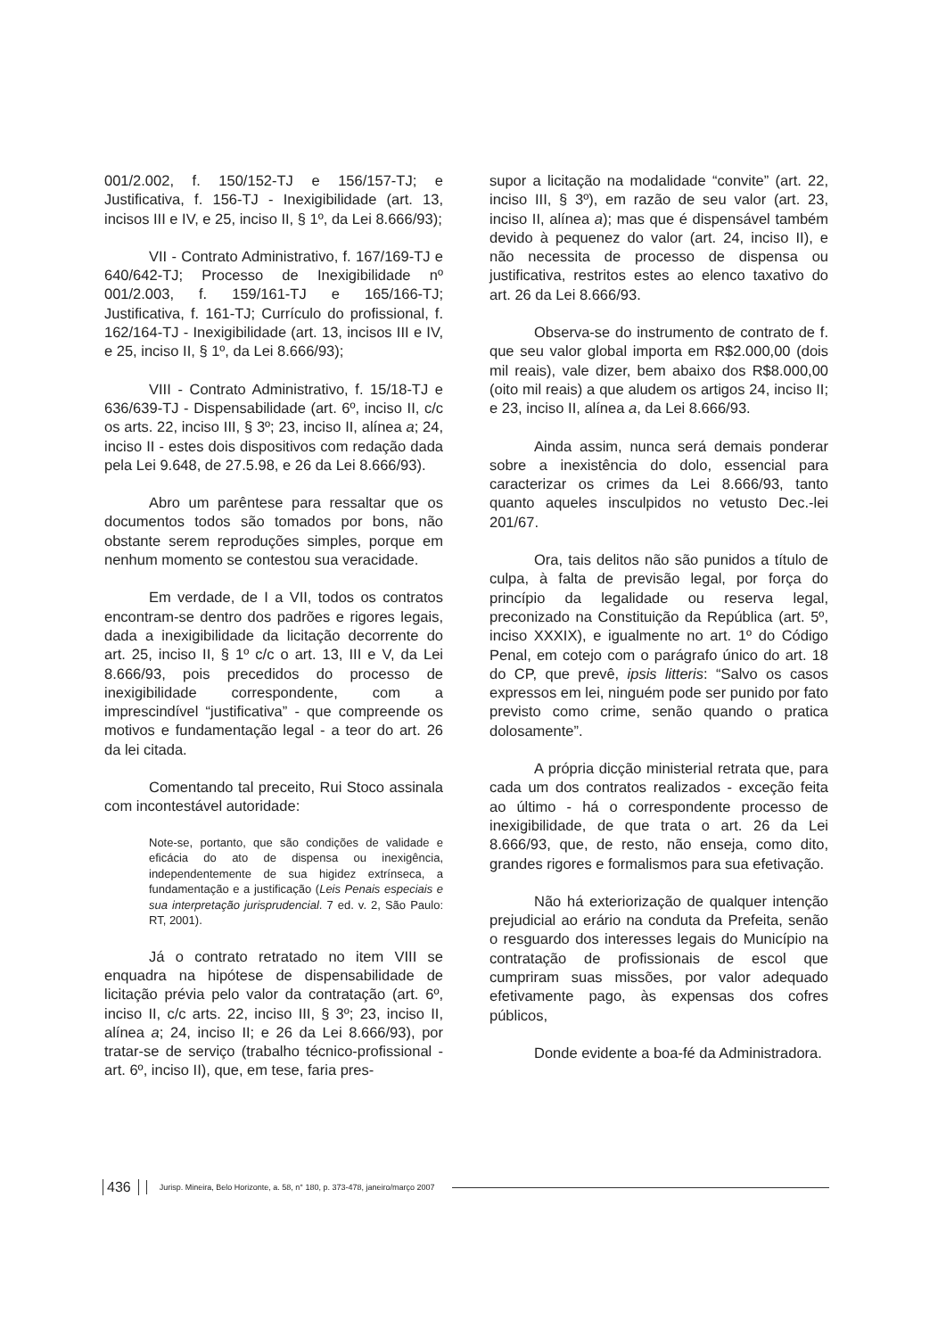001/2.002, f. 150/152-TJ e 156/157-TJ; e Justificativa, f. 156-TJ - Inexigibilidade (art. 13, incisos III e IV, e 25, inciso II, § 1º, da Lei 8.666/93);
VII - Contrato Administrativo, f. 167/169-TJ e 640/642-TJ; Processo de Inexigibilidade nº 001/2.003, f. 159/161-TJ e 165/166-TJ; Justificativa, f. 161-TJ; Currículo do profissional, f. 162/164-TJ - Inexigibilidade (art. 13, incisos III e IV, e 25, inciso II, § 1º, da Lei 8.666/93);
VIII - Contrato Administrativo, f. 15/18-TJ e 636/639-TJ - Dispensabilidade (art. 6º, inciso II, c/c os arts. 22, inciso III, § 3º; 23, inciso II, alínea a; 24, inciso II - estes dois dispositivos com redação dada pela Lei 9.648, de 27.5.98, e 26 da Lei 8.666/93).
Abro um parêntese para ressaltar que os documentos todos são tomados por bons, não obstante serem reproduções simples, porque em nenhum momento se contestou sua veracidade.
Em verdade, de I a VII, todos os contratos encontram-se dentro dos padrões e rigores legais, dada a inexigibilidade da licitação decorrente do art. 25, inciso II, § 1º c/c o art. 13, III e V, da Lei 8.666/93, pois precedidos do processo de inexigibilidade correspondente, com a imprescindível “justificativa” - que compreende os motivos e fundamentação legal - a teor do art. 26 da lei citada.
Comentando tal preceito, Rui Stoco assinala com incontestável autoridade:
Note-se, portanto, que são condições de validade e eficácia do ato de dispensa ou inexigência, independentemente de sua higidez extrínseca, a fundamentação e a justificação (Leis Penais especiais e sua interpretação jurisprudencial. 7 ed. v. 2, São Paulo: RT, 2001).
Já o contrato retratado no item VIII se enquadra na hipótese de dispensabilidade de licitação prévia pelo valor da contratação (art. 6º, inciso II, c/c arts. 22, inciso III, § 3º; 23, inciso II, alínea a; 24, inciso II; e 26 da Lei 8.666/93), por tratar-se de serviço (trabalho técnico-profissional - art. 6º, inciso II), que, em tese, faria pres-
supor a licitação na modalidade “convite” (art. 22, inciso III, § 3º), em razão de seu valor (art. 23, inciso II, alínea a); mas que é dispensável também devido à pequenez do valor (art. 24, inciso II), e não necessita de processo de dispensa ou justificativa, restritos estes ao elenco taxativo do art. 26 da Lei 8.666/93.
Observa-se do instrumento de contrato de f. que seu valor global importa em R$2.000,00 (dois mil reais), vale dizer, bem abaixo dos R$8.000,00 (oito mil reais) a que aludem os artigos 24, inciso II; e 23, inciso II, alínea a, da Lei 8.666/93.
Ainda assim, nunca será demais ponderar sobre a inexistência do dolo, essencial para caracterizar os crimes da Lei 8.666/93, tanto quanto aqueles insculpidos no vetusto Dec.-lei 201/67.
Ora, tais delitos não são punidos a título de culpa, à falta de previsão legal, por força do princípio da legalidade ou reserva legal, preconizado na Constituição da República (art. 5º, inciso XXXIX), e igualmente no art. 1º do Código Penal, em cotejo com o parágrafo único do art. 18 do CP, que prevê, ipsis litteris: “Salvo os casos expressos em lei, ninguém pode ser punido por fato previsto como crime, senão quando o pratica dolosamente”.
A própria dicção ministerial retrata que, para cada um dos contratos realizados - exceção feita ao último - há o correspondente processo de inexigibilidade, de que trata o art. 26 da Lei 8.666/93, que, de resto, não enseja, como dito, grandes rigores e formalismos para sua efetivação.
Não há exteriorização de qualquer intenção prejudicial ao erário na conduta da Prefeita, senão o resguardo dos interesses legais do Município na contratação de profissionais de escol que cumpriram suas missões, por valor adequado efetivamente pago, às expensas dos cofres públicos,
Donde evidente a boa-fé da Administradora.
436 Jurisp. Mineira, Belo Horizonte, a. 58, n° 180, p. 373-478, janeiro/março 2007